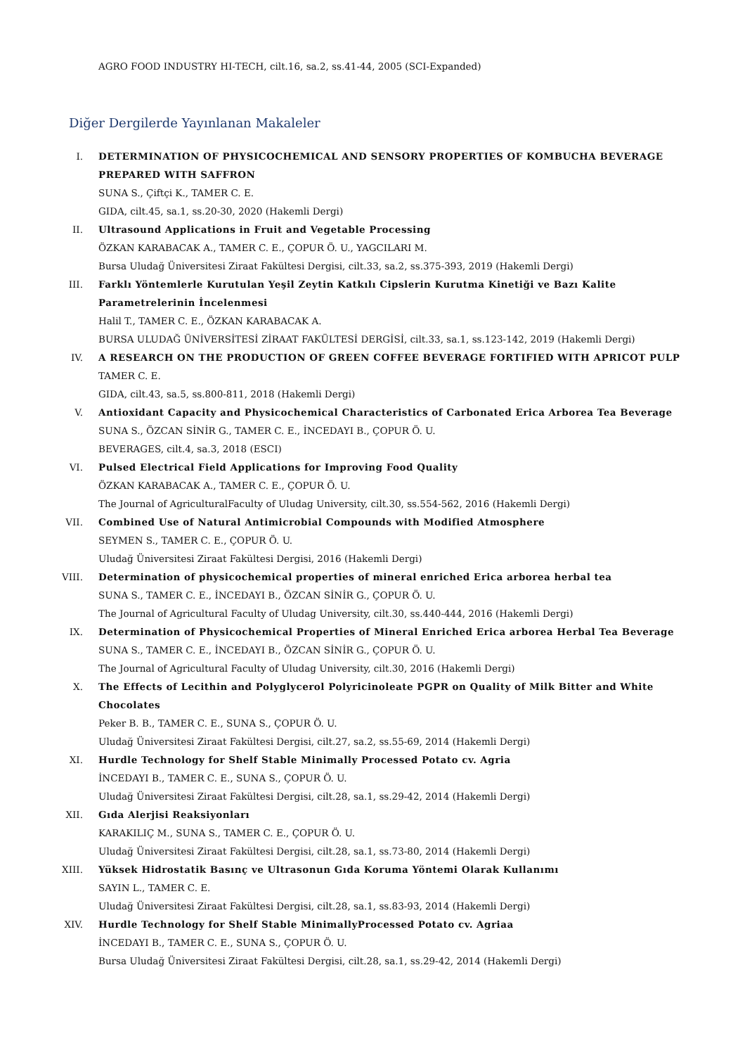AGRO FOOD INDUSTRY HI-TECH, cilt.16, sa.2, ss.41-44, 2005 (SCI-Expanded)
Diğer Dergilerde Yayınlanan Makaleler
I. DETERMINATION OF PHYSICOCHEMICAL AND SENSORY PROPERTIES OF KOMBUCHA BEVERAGE PREPARED WITH SAFFRON
SUNA S., Çiftçi K., TAMER C. E.
GIDA, cilt.45, sa.1, ss.20-30, 2020 (Hakemli Dergi)
II. Ultrasound Applications in Fruit and Vegetable Processing
ÖZKAN KARABACAK A., TAMER C. E., ÇOPUR Ö. U., YAGCILARI M.
Bursa Uludağ Üniversitesi Ziraat Fakültesi Dergisi, cilt.33, sa.2, ss.375-393, 2019 (Hakemli Dergi)
III. Farklı Yöntemlerle Kurutulan Yeşil Zeytin Katkılı Cipslerin Kurutma Kinetiği ve Bazı Kalite Parametrelerinin İncelenmesi
Halil T., TAMER C. E., ÖZKAN KARABACAK A.
BURSA ULUDAĞ ÜNİVERSİTESİ ZİRAAT FAKÜLTESİ DERGİSİ, cilt.33, sa.1, ss.123-142, 2019 (Hakemli Dergi)
IV. A RESEARCH ON THE PRODUCTION OF GREEN COFFEE BEVERAGE FORTIFIED WITH APRICOT PULP
TAMER C. E.
GIDA, cilt.43, sa.5, ss.800-811, 2018 (Hakemli Dergi)
V. Antioxidant Capacity and Physicochemical Characteristics of Carbonated Erica Arborea Tea Beverage
SUNA S., ÖZCAN SİNİR G., TAMER C. E., İNCEDAYI B., ÇOPUR Ö. U.
BEVERAGES, cilt.4, sa.3, 2018 (ESCI)
VI. Pulsed Electrical Field Applications for Improving Food Quality
ÖZKAN KARABACAK A., TAMER C. E., ÇOPUR Ö. U.
The Journal of AgriculturalFaculty of Uludag University, cilt.30, ss.554-562, 2016 (Hakemli Dergi)
VII. Combined Use of Natural Antimicrobial Compounds with Modified Atmosphere
SEYMEN S., TAMER C. E., ÇOPUR Ö. U.
Uludağ Üniversitesi Ziraat Fakültesi Dergisi, 2016 (Hakemli Dergi)
VIII. Determination of physicochemical properties of mineral enriched Erica arborea herbal tea
SUNA S., TAMER C. E., İNCEDAYI B., ÖZCAN SİNİR G., ÇOPUR Ö. U.
The Journal of Agricultural Faculty of Uludag University, cilt.30, ss.440-444, 2016 (Hakemli Dergi)
IX. Determination of Physicochemical Properties of Mineral Enriched Erica arborea Herbal Tea Beverage
SUNA S., TAMER C. E., İNCEDAYI B., ÖZCAN SİNİR G., ÇOPUR Ö. U.
The Journal of Agricultural Faculty of Uludag University, cilt.30, 2016 (Hakemli Dergi)
X. The Effects of Lecithin and Polyglycerol Polyricinoleate PGPR on Quality of Milk Bitter and White Chocolates
Peker B. B., TAMER C. E., SUNA S., ÇOPUR Ö. U.
Uludağ Üniversitesi Ziraat Fakültesi Dergisi, cilt.27, sa.2, ss.55-69, 2014 (Hakemli Dergi)
XI. Hurdle Technology for Shelf Stable Minimally Processed Potato cv. Agria
İNCEDAYI B., TAMER C. E., SUNA S., ÇOPUR Ö. U.
Uludağ Üniversitesi Ziraat Fakültesi Dergisi, cilt.28, sa.1, ss.29-42, 2014 (Hakemli Dergi)
XII. Gıda Alerjisi Reaksiyonları
KARAKILIÇ M., SUNA S., TAMER C. E., ÇOPUR Ö. U.
Uludağ Üniversitesi Ziraat Fakültesi Dergisi, cilt.28, sa.1, ss.73-80, 2014 (Hakemli Dergi)
XIII. Yüksek Hidrostatik Basınç ve Ultrasonun Gıda Koruma Yöntemi Olarak Kullanımı
SAYIN L., TAMER C. E.
Uludağ Üniversitesi Ziraat Fakültesi Dergisi, cilt.28, sa.1, ss.83-93, 2014 (Hakemli Dergi)
XIV. Hurdle Technology for Shelf Stable MinimallyProcessed Potato cv. Agriaa
İNCEDAYI B., TAMER C. E., SUNA S., ÇOPUR Ö. U.
Bursa Uludağ Üniversitesi Ziraat Fakültesi Dergisi, cilt.28, sa.1, ss.29-42, 2014 (Hakemli Dergi)